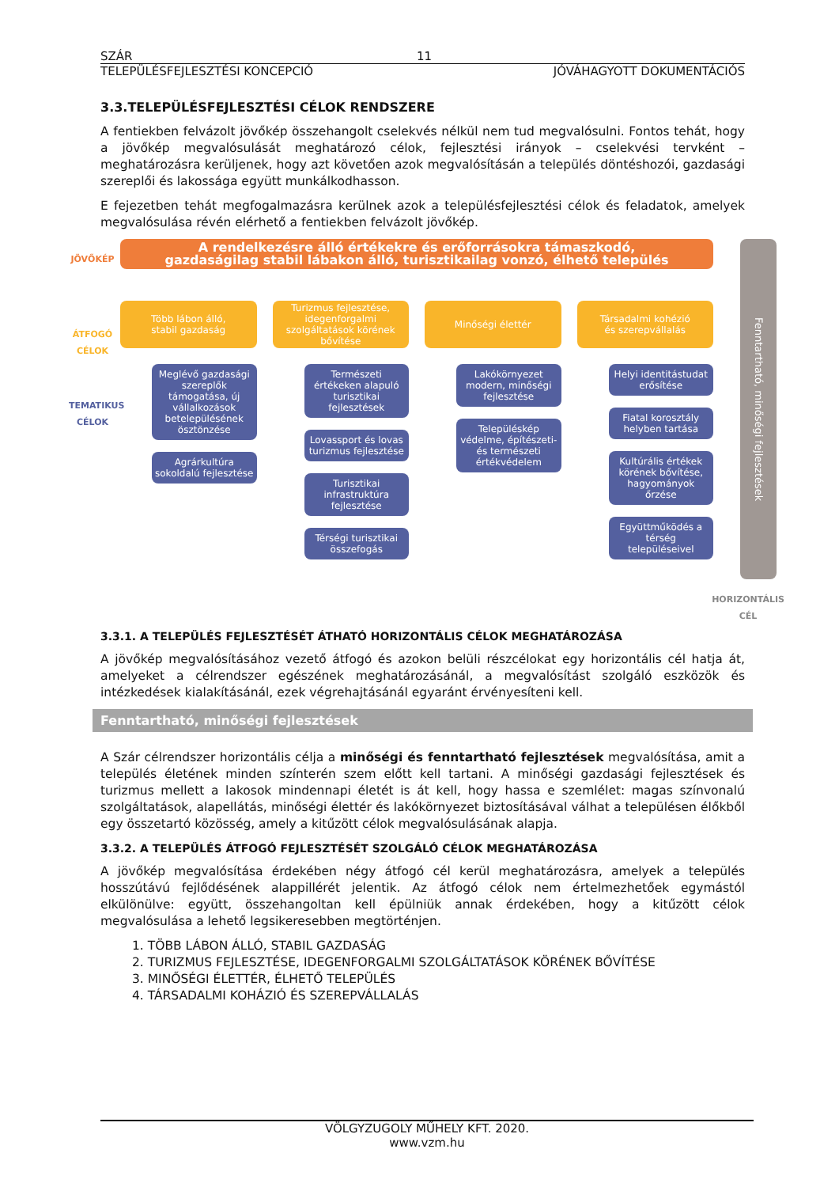SZÁR 11
TELEPÜLÉSFEJLESZTÉSI KONCEPCIÓ JÓVÁHAGYOTT DOKUMENTÁCIÓS
3.3.TELEPÜLÉSFEJLESZTÉSI CÉLOK RENDSZERE
A fentiekben felvázolt jövőkép összehangolt cselekvés nélkül nem tud megvalósulni. Fontos tehát, hogy a jövőkép megvalósulását meghatározó célok, fejlesztési irányok – cselekvési tervként – meghatározásra kerüljenek, hogy azt követően azok megvalósításán a település döntéshozói, gazdasági szereplői és lakossága együtt munkálkodhasson.
E fejezetben tehát megfogalmazásra kerülnek azok a településfejlesztési célok és feladatok, amelyek megvalósulása révén elérhető a fentiekben felvázolt jövőkép.
JÖVŐKÉP
ÁTFOGÓ CÉLOK
TEMATIKUS CÉLOK
A rendelkezésre álló értékekre és erőforrásokra támaszkodó,
gazdaságilag stabil lábakon álló, turisztikailag vonzó, élhető település
Több lábon álló,
stabil gazdaság
Meglévő gazdasági szereplők támogatása, új vállalkozások betelepülésének ösztönzése
Agrárkultúra sokoldalú fejlesztése
Turizmus fejlesztése, idegenforgalmi szolgáltatások körének bővítése
Természeti értékeken alapuló turisztikai fejlesztések
Lovassport és lovas turizmus fejlesztése
Turisztikai infrastruktúra fejlesztése
Térségi turisztikai összefogás
Minőségi élettér
Lakókörnyezet modern, minőségi fejlesztése
Településkép védelme, építészeti- és természeti értékvédelem
Társadalmi kohézió
és szerepvállalás
Helyi identitástudat erősítése
Fiatal korosztály helyben tartása
Kultúrális értékek körének bővítése, hagyományok őrzése
Együttműködés a térség településeivel
Fenntartható, minőségi fejlesztések
HORIZONTÁLIS
CÉL
3.3.1. A TELEPÜLÉS FEJLESZTÉSÉT ÁTHATÓ HORIZONTÁLIS CÉLOK MEGHATÁROZÁSA
A jövőkép megvalósításához vezető átfogó és azokon belüli részcélokat egy horizontális cél hatja át, amelyeket a célrendszer egészének meghatározásánál, a megvalósítást szolgáló eszközök és intézkedések kialakításánál, ezek végrehajtásánál egyaránt érvényesíteni kell.
Fenntartható, minőségi fejlesztések
A Szár célrendszer horizontális célja a minőségi és fenntartható fejlesztések megvalósítása, amit a település életének minden színterén szem előtt kell tartani. A minőségi gazdasági fejlesztések és turizmus mellett a lakosok mindennapi életét is át kell, hogy hassa e szemlélet: magas színvonalú szolgáltatások, alapellátás, minőségi élettér és lakókörnyezet biztosításával válhat a településen élőkből egy összetartó közösség, amely a kitűzött célok megvalósulásának alapja.
3.3.2. A TELEPÜLÉS ÁTFOGÓ FEJLESZTÉSÉT SZOLGÁLÓ CÉLOK MEGHATÁROZÁSA
A jövőkép megvalósítása érdekében négy átfogó cél kerül meghatározásra, amelyek a település hosszútávú fejlődésének alappillérét jelentik. Az átfogó célok nem értelmezhetőek egymástól elkülönülve: együtt, összehangoltan kell épülniük annak érdekében, hogy a kitűzött célok megvalósulása a lehető legsikeresebben megtörténjen.
1. TÖBB LÁBON ÁLLÓ, STABIL GAZDASÁG
2. TURIZMUS FEJLESZTÉSE, IDEGENFORGALMI SZOLGÁLTATÁSOK KÖRÉNEK BŐVÍTÉSE
3. MINŐSÉGI ÉLETTÉR, ÉLHETŐ TELEPÜLÉS
4. TÁRSADALMI KOHÁZIÓ ÉS SZEREPVÁLLALÁS
VÖLGYZUGOLY MŰHELY KFT. 2020.
www.vzm.hu